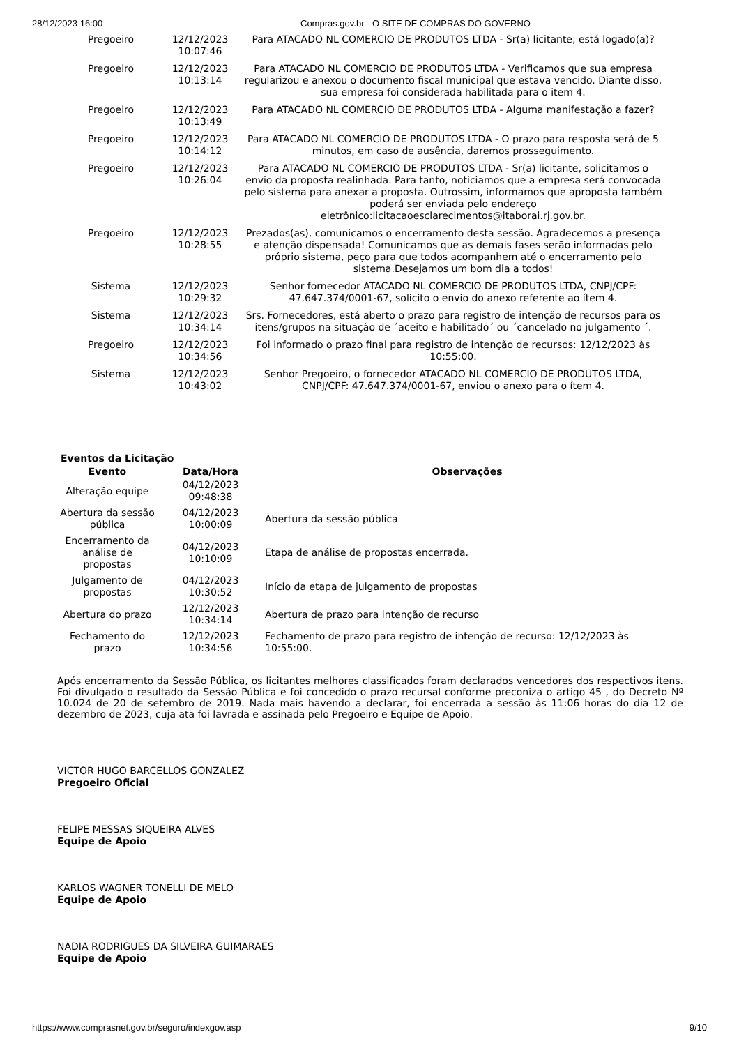28/12/2023 16:00 Compras.gov.br - O SITE DE COMPRAS DO GOVERNO
| Pregoeiro | 12/12/2023 10:07:46 | Para ATACADO NL COMERCIO DE PRODUTOS LTDA - Sr(a) licitante, está logado(a)? |
| Pregoeiro | 12/12/2023 10:13:14 | Para ATACADO NL COMERCIO DE PRODUTOS LTDA - Verificamos que sua empresa regularizou e anexou o documento fiscal municipal que estava vencido. Diante disso, sua empresa foi considerada habilitada para o item 4. |
| Pregoeiro | 12/12/2023 10:13:49 | Para ATACADO NL COMERCIO DE PRODUTOS LTDA - Alguma manifestação a fazer? |
| Pregoeiro | 12/12/2023 10:14:12 | Para ATACADO NL COMERCIO DE PRODUTOS LTDA - O prazo para resposta será de 5 minutos, em caso de ausência, daremos prosseguimento. |
| Pregoeiro | 12/12/2023 10:26:04 | Para ATACADO NL COMERCIO DE PRODUTOS LTDA - Sr(a) licitante, solicitamos o envio da proposta realinhada. Para tanto, noticiamos que a empresa será convocada pelo sistema para anexar a proposta. Outrossim, informamos que aproposta também poderá ser enviada pelo endereço eletrônico:licitacaoesclarecimentos@itaborai.rj.gov.br. |
| Pregoeiro | 12/12/2023 10:28:55 | Prezados(as), comunicamos o encerramento desta sessão. Agradecemos a presença e atenção dispensada! Comunicamos que as demais fases serão informadas pelo próprio sistema, peço para que todos acompanhem até o encerramento pelo sistema.Desejamos um bom dia a todos! |
| Sistema | 12/12/2023 10:29:32 | Senhor fornecedor ATACADO NL COMERCIO DE PRODUTOS LTDA, CNPJ/CPF: 47.647.374/0001-67, solicito o envio do anexo referente ao ítem 4. |
| Sistema | 12/12/2023 10:34:14 | Srs. Fornecedores, está aberto o prazo para registro de intenção de recursos para os itens/grupos na situação de ´aceito e habilitado´ ou ´cancelado no julgamento ´. |
| Pregoeiro | 12/12/2023 10:34:56 | Foi informado o prazo final para registro de intenção de recursos: 12/12/2023 às 10:55:00. |
| Sistema | 12/12/2023 10:43:02 | Senhor Pregoeiro, o fornecedor ATACADO NL COMERCIO DE PRODUTOS LTDA, CNPJ/CPF: 47.647.374/0001-67, enviou o anexo para o ítem 4. |
Eventos da Licitação
| Evento | Data/Hora | Observações |
| --- | --- | --- |
| Alteração equipe | 04/12/2023 09:48:38 | |
| Abertura da sessão pública | 04/12/2023 10:00:09 | Abertura da sessão pública |
| Encerramento da análise de propostas | 04/12/2023 10:10:09 | Etapa de análise de propostas encerrada. |
| Julgamento de propostas | 04/12/2023 10:30:52 | Início da etapa de julgamento de propostas |
| Abertura do prazo | 12/12/2023 10:34:14 | Abertura de prazo para intenção de recurso |
| Fechamento do prazo | 12/12/2023 10:34:56 | Fechamento de prazo para registro de intenção de recurso: 12/12/2023 às 10:55:00. |
Após encerramento da Sessão Pública, os licitantes melhores classificados foram declarados vencedores dos respectivos itens. Foi divulgado o resultado da Sessão Pública e foi concedido o prazo recursal conforme preconiza o artigo 45 , do Decreto Nº 10.024 de 20 de setembro de 2019. Nada mais havendo a declarar, foi encerrada a sessão às 11:06 horas do dia 12 de dezembro de 2023, cuja ata foi lavrada e assinada pelo Pregoeiro e Equipe de Apoio.
VICTOR HUGO BARCELLOS GONZALEZ
Pregoeiro Oficial
FELIPE MESSAS SIQUEIRA ALVES
Equipe de Apoio
KARLOS WAGNER TONELLI DE MELO
Equipe de Apoio
NADIA RODRIGUES DA SILVEIRA GUIMARAES
Equipe de Apoio
https://www.comprasnet.gov.br/seguro/indexgov.asp 9/10